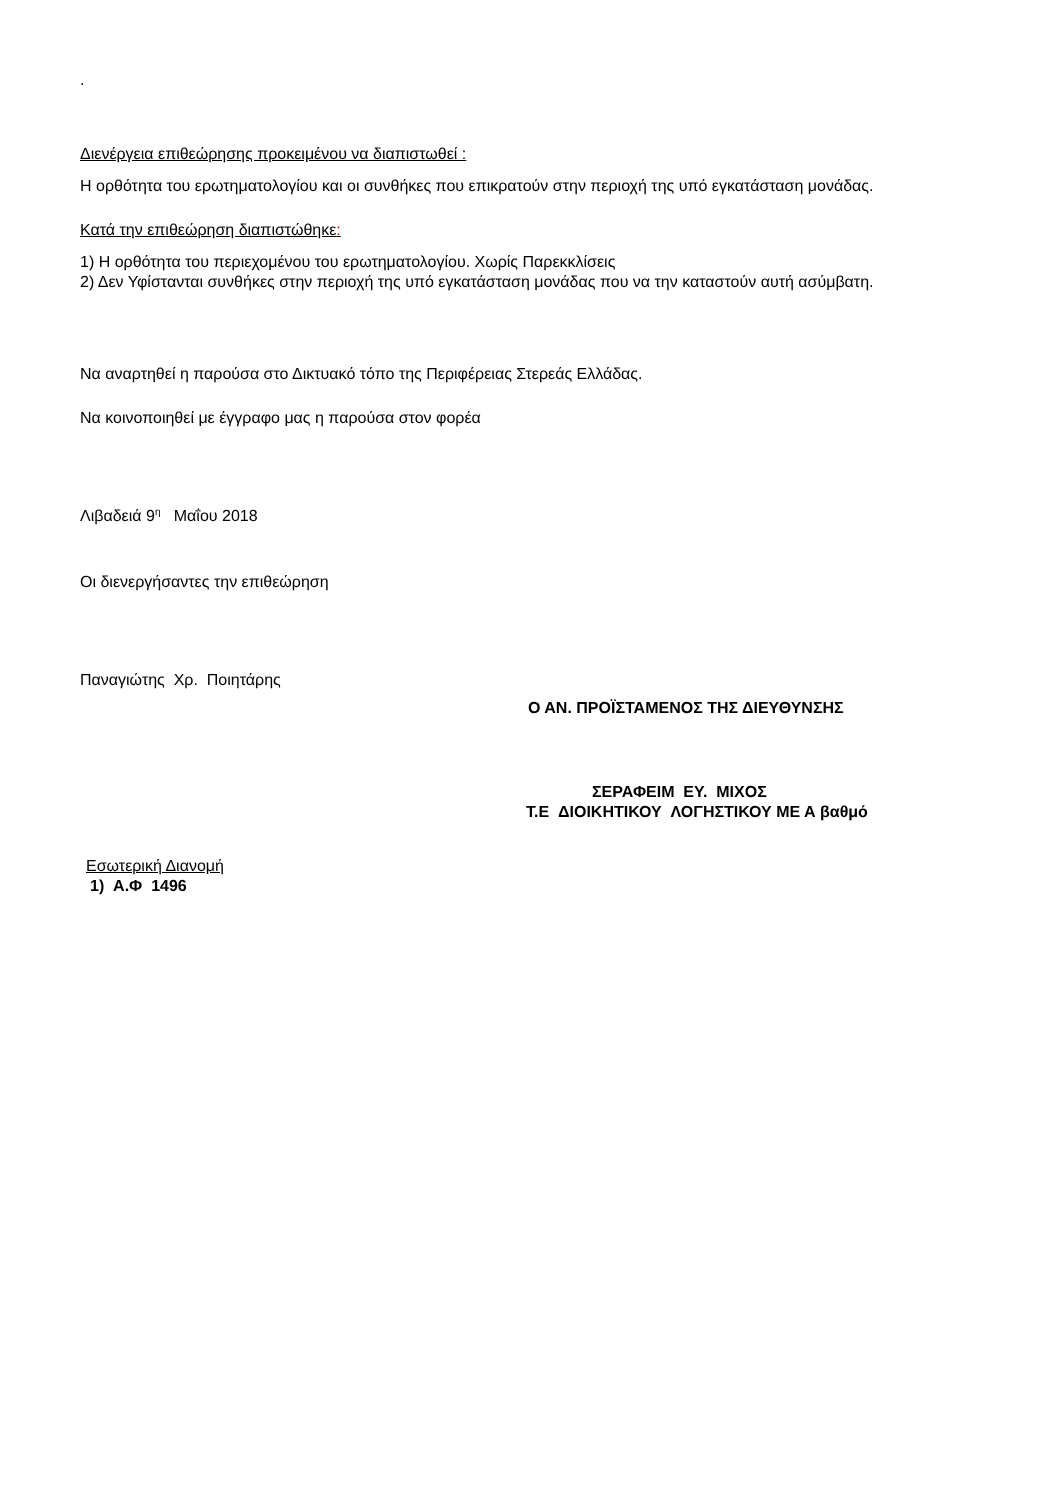.
Διενέργεια επιθεώρησης προκειμένου να διαπιστωθεί :
Η ορθότητα του ερωτηματολογίου και οι συνθήκες που επικρατούν στην περιοχή της υπό εγκατάσταση μονάδας.
Κατά την επιθεώρηση διαπιστώθηκε:
1) Η ορθότητα του περιεχομένου του ερωτηματολογίου. Χωρίς Παρεκκλίσεις
2) Δεν Υφίστανται συνθήκες στην περιοχή της υπό εγκατάσταση μονάδας που να την καταστούν αυτή ασύμβατη.
Να αναρτηθεί η παρούσα στο Δικτυακό τόπο της Περιφέρειας Στερεάς Ελλάδας.
Να κοινοποιηθεί με έγγραφο μας η παρούσα στον φορέα
Λιβαδειά 9<sup>η</sup> Μαΐου 2018
Οι διενεργήσαντες την επιθεώρηση
Παναγιώτης Χρ. Ποιητάρης
Ο ΑΝ. ΠΡΟΪΣΤΑΜΕΝΟΣ ΤΗΣ ΔΙΕΥΘΥΝΣΗΣ
ΣΕΡΑΦΕΙΜ ΕΥ. ΜΙΧΟΣ
Τ.Ε ΔΙΟΙΚΗΤΙΚΟΥ ΛΟΓΗΣΤΙΚΟΥ ΜΕ Α βαθμό
Εσωτερική Διανομή
1) Α.Φ 1496